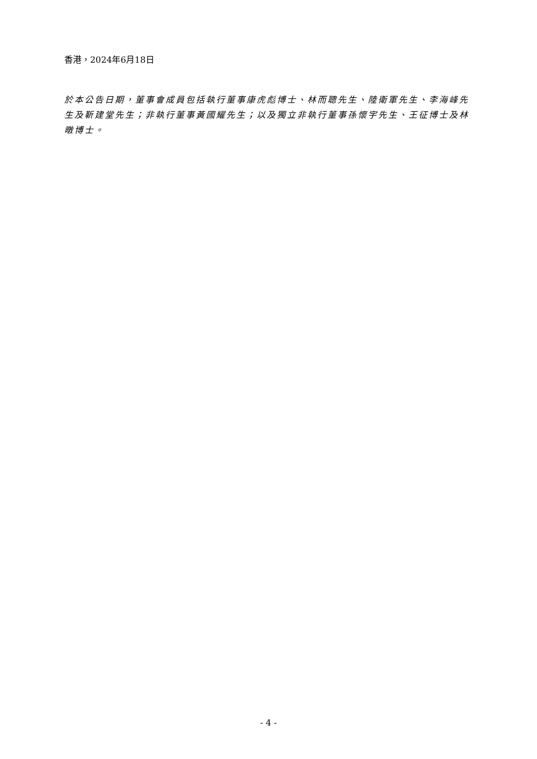香港，2024年6月18日
於本公告日期，董事會成員包括執行董事康虎彪博士、林而聰先生、陸衛軍先生、李海峰先生及靳建堂先生；非執行董事黃國耀先生；以及獨立非執行董事孫懷宇先生、王征博士及林暾博士。
- 4 -